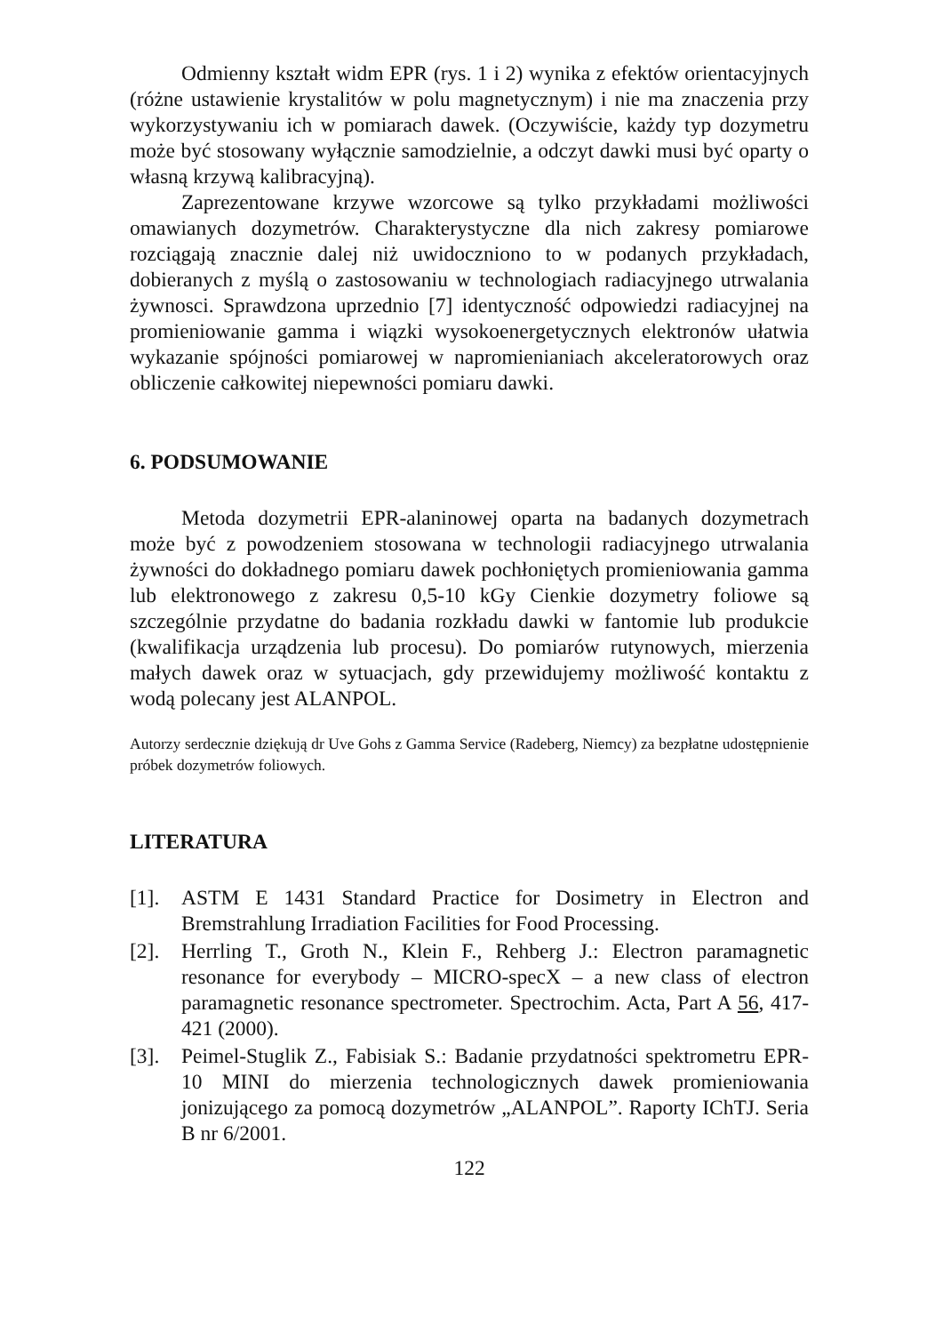Odmienny kształt widm EPR (rys. 1 i 2) wynika z efektów orientacyjnych (różne ustawienie krystalitów w polu magnetycznym) i nie ma znaczenia przy wykorzystywaniu ich w pomiarach dawek. (Oczywiście, każdy typ dozymetru może być stosowany wyłącznie samodzielnie, a odczyt dawki musi być oparty o własną krzywą kalibracyjną).
Zaprezentowane krzywe wzorcowe są tylko przykładami możliwości omawianych dozymetrów. Charakterystyczne dla nich zakresy pomiarowe rozciągają znacznie dalej niż uwidoczniono to w podanych przykładach, dobieranych z myślą o zastosowaniu w technologiach radiacyjnego utrwalania żywnosci. Sprawdzona uprzednio [7] identyczność odpowiedzi radiacyjnej na promieniowanie gamma i wiązki wysokoenergetycznych elektronów ułatwia wykazanie spójności pomiarowej w napromienianiach akceleratorowych oraz obliczenie całkowitej niepewności pomiaru dawki.
6. PODSUMOWANIE
Metoda dozymetrii EPR-alaninowej oparta na badanych dozymetrach może być z powodzeniem stosowana w technologii radiacyjnego utrwalania żywności do dokładnego pomiaru dawek pochłoniętych promieniowania gamma lub elektronowego z zakresu 0,5-10 kGy Cienkie dozymetry foliowe są szczególnie przydatne do badania rozkładu dawki w fantomie lub produkcie (kwalifikacja urządzenia lub procesu). Do pomiarów rutynowych, mierzenia małych dawek oraz w sytuacjach, gdy przewidujemy możliwość kontaktu z wodą polecany jest ALANPOL.
Autorzy serdecznie dziękują dr Uve Gohs z Gamma Service (Radeberg, Niemcy) za bezpłatne udostępnienie próbek dozymetrów foliowych.
LITERATURA
[1]. ASTM E 1431 Standard Practice for Dosimetry in Electron and Bremstrahlung Irradiation Facilities for Food Processing.
[2]. Herrling T., Groth N., Klein F., Rehberg J.: Electron paramagnetic resonance for everybody – MICRO-specX – a new class of electron paramagnetic resonance spectrometer. Spectrochim. Acta, Part A 56, 417-421 (2000).
[3]. Peimel-Stuglik Z., Fabisiak S.: Badanie przydatności spektrometru EPR-10 MINI do mierzenia technologicznych dawek promieniowania jonizującego za pomocą dozymetrów „ALANPOL”. Raporty IChTJ. Seria B nr 6/2001.
122